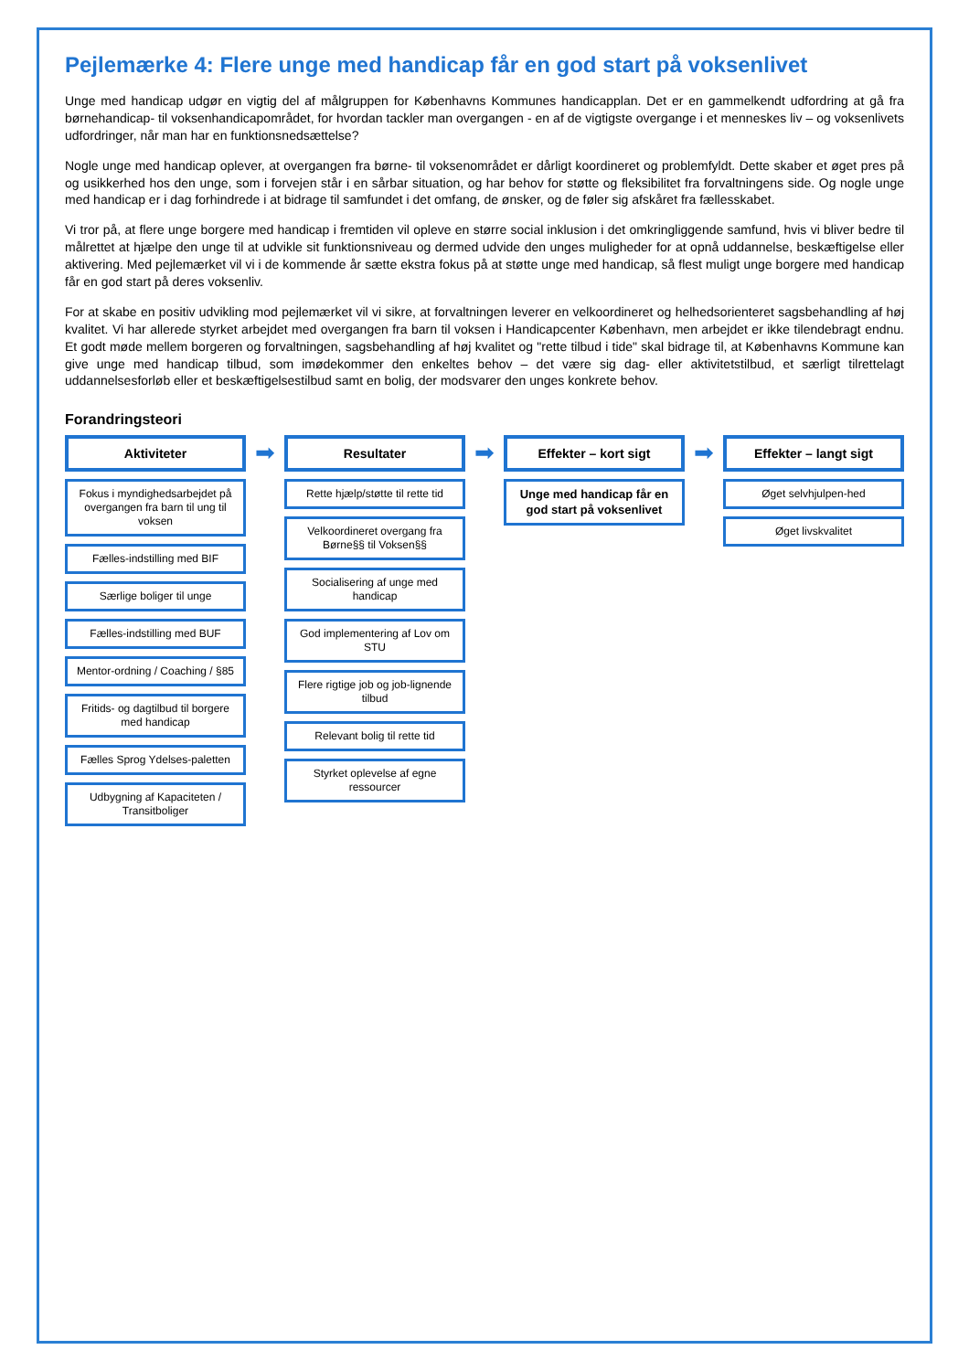Pejlemærke 4: Flere unge med handicap får en god start på voksenlivet
Unge med handicap udgør en vigtig del af målgruppen for Københavns Kommunes handicapplan. Det er en gammelkendt udfordring at gå fra børnehandicap- til voksenhandicapområdet, for hvordan tackler man overgangen - en af de vigtigste overgange i et menneskes liv – og voksenlivets udfordringer, når man har en funktionsnedsættelse?
Nogle unge med handicap oplever, at overgangen fra børne- til voksenområdet er dårligt koordineret og problemfyldt. Dette skaber et øget pres på og usikkerhed hos den unge, som i forvejen står i en sårbar situation, og har behov for støtte og fleksibilitet fra forvaltningens side. Og nogle unge med handicap er i dag forhindrede i at bidrage til samfundet i det omfang, de ønsker, og de føler sig afskåret fra fællesskabet.
Vi tror på, at flere unge borgere med handicap i fremtiden vil opleve en større social inklusion i det omkringliggende samfund, hvis vi bliver bedre til målrettet at hjælpe den unge til at udvikle sit funktionsniveau og dermed udvide den unges muligheder for at opnå uddannelse, beskæftigelse eller aktivering. Med pejlemærket vil vi i de kommende år sætte ekstra fokus på at støtte unge med handicap, så flest muligt unge borgere med handicap får en god start på deres voksenliv.
For at skabe en positiv udvikling mod pejlemærket vil vi sikre, at forvaltningen leverer en velkoordineret og helhedsorienteret sagsbehandling af høj kvalitet. Vi har allerede styrket arbejdet med overgangen fra barn til voksen i Handicapcenter København, men arbejdet er ikke tilendebragt endnu. Et godt møde mellem borgeren og forvaltningen, sagsbehandling af høj kvalitet og "rette tilbud i tide" skal bidrage til, at Københavns Kommune kan give unge med handicap tilbud, som imødekommer den enkeltes behov – det være sig dag- eller aktivitetstilbud, et særligt tilrettelagt uddannelsesforløb eller et beskæftigelsestilbud samt en bolig, der modsvarer den unges konkrete behov.
Forandringsteori
Aktiviteter
Fokus i myndighedsarbejdet på overgangen fra barn til ung til voksen
Fælles-indstilling med BIF
Særlige boliger til unge
Fælles-indstilling med BUF
Mentor-ordning / Coaching / §85
Fritids- og dagtilbud til borgere med handicap
Fælles Sprog Ydelses-paletten
Udbygning af Kapaciteten / Transitboliger
➡
Resultater
Rette hjælp/støtte til rette tid
Velkoordineret overgang fra Børne§§ til Voksen§§
Socialisering af unge med handicap
God implementering af Lov om STU
Flere rigtige job og job-lignende tilbud
Relevant bolig til rette tid
Styrket oplevelse af egne ressourcer
➡
Effekter – kort sigt
Unge med handicap får en god start på voksenlivet
➡
Effekter – langt sigt
Øget selvhjulpen-hed
Øget livskvalitet